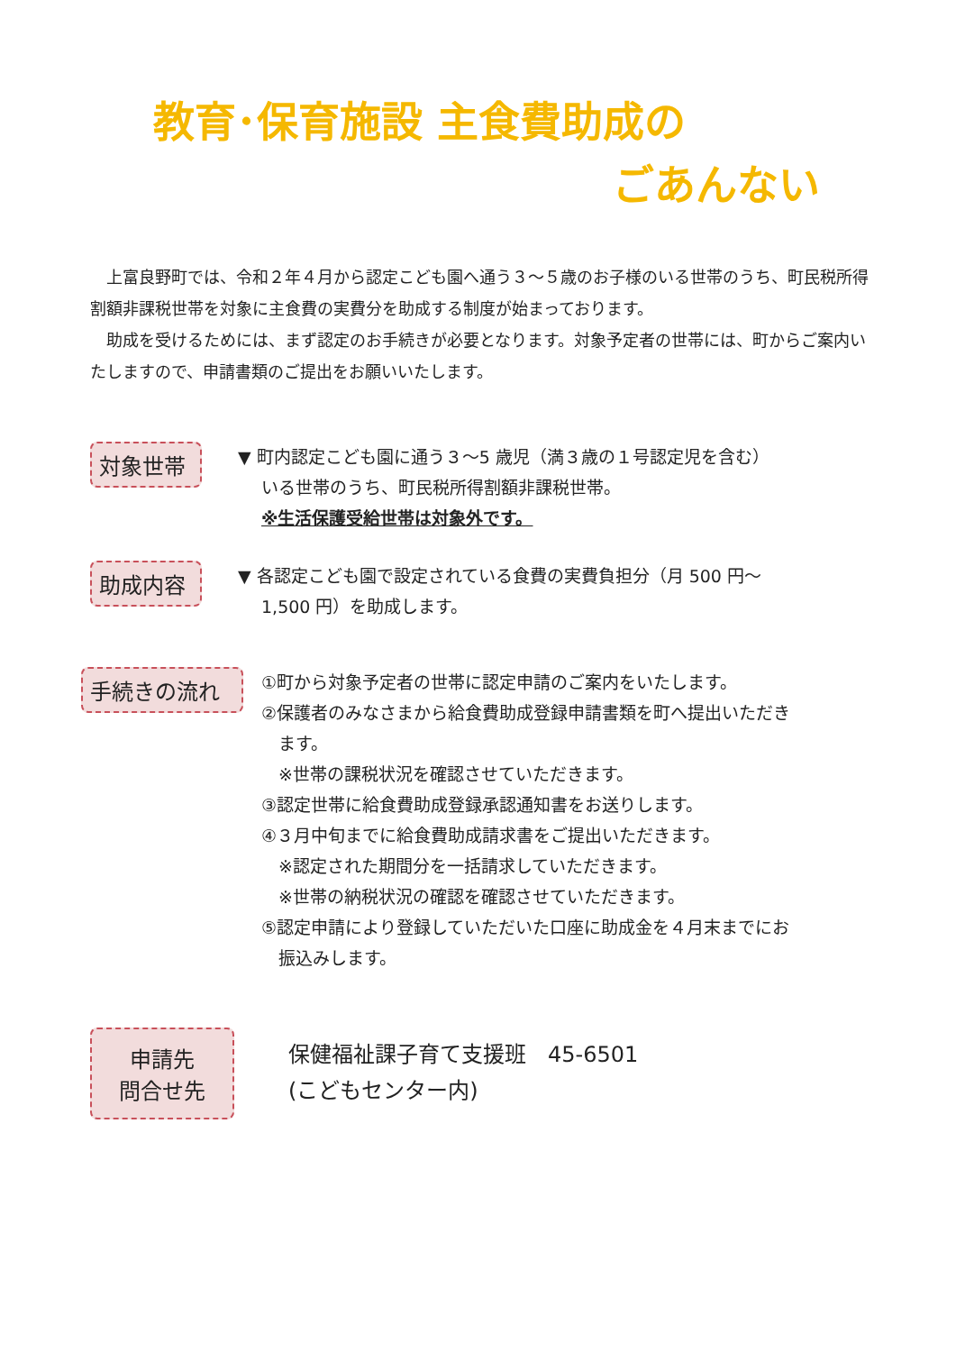教育･保育施設 主食費助成の
ごあんない
　上富良野町では、令和２年４月から認定こども園へ通う３～５歳のお子様のいる世帯のうち、町民税所得割額非課税世帯を対象に主食費の実費分を助成する制度が始まっております。
　助成を受けるためには、まず認定のお手続きが必要となります。対象予定者の世帯には、町からご案内いたしますので、申請書類のご提出をお願いいたします。
対象世帯
▼ 町内認定こども園に通う３～5 歳児（満３歳の１号認定児を含む）
いる世帯のうち、町民税所得割額非課税世帯。
※生活保護受給世帯は対象外です。
助成内容
▼ 各認定こども園で設定されている食費の実費負担分（月 500 円～
1,500 円）を助成します。
手続きの流れ
①町から対象予定者の世帯に認定申請のご案内をいたします。
②保護者のみなさまから給食費助成登録申請書類を町へ提出いただき
　ます。
　※世帯の課税状況を確認させていただきます。
③認定世帯に給食費助成登録承認通知書をお送りします。
④３月中旬までに給食費助成請求書をご提出いただきます。
　※認定された期間分を一括請求していただきます。
　※世帯の納税状況の確認を確認させていただきます。
⑤認定申請により登録していただいた口座に助成金を４月末までにお
　振込みします。
申請先
問合せ先
保健福祉課子育て支援班　45-6501
(こどもセンター内)